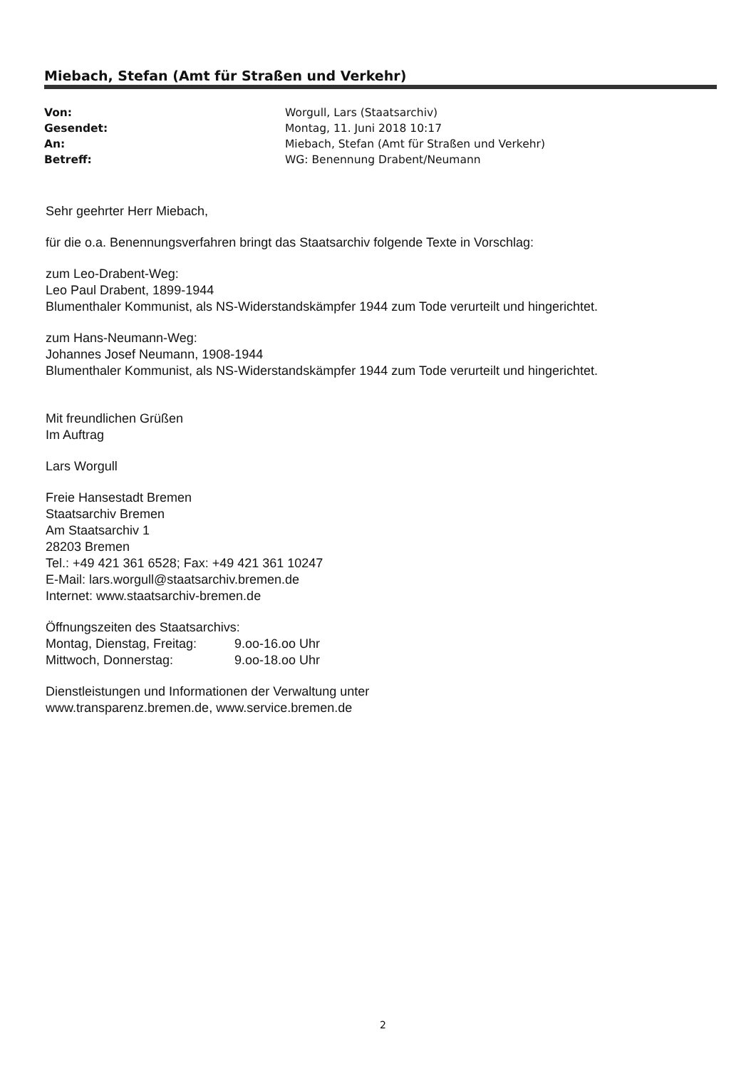Miebach, Stefan (Amt für Straßen und Verkehr)
| Von: | Worgull, Lars (Staatsarchiv) |
| Gesendet: | Montag, 11. Juni 2018 10:17 |
| An: | Miebach, Stefan (Amt für Straßen und Verkehr) |
| Betreff: | WG: Benennung Drabent/Neumann |
Sehr geehrter Herr Miebach,
für die o.a. Benennungsverfahren bringt das Staatsarchiv folgende Texte in Vorschlag:
zum Leo-Drabent-Weg:
Leo Paul Drabent, 1899-1944
Blumenthaler Kommunist, als NS-Widerstandskämpfer 1944 zum Tode verurteilt und hingerichtet.
zum Hans-Neumann-Weg:
Johannes Josef Neumann, 1908-1944
Blumenthaler Kommunist, als NS-Widerstandskämpfer 1944 zum Tode verurteilt und hingerichtet.
Mit freundlichen Grüßen
Im Auftrag
Lars Worgull
Freie Hansestadt Bremen
Staatsarchiv Bremen
Am Staatsarchiv 1
28203 Bremen
Tel.: +49 421 361 6528; Fax: +49 421 361 10247
E-Mail: lars.worgull@staatsarchiv.bremen.de
Internet: www.staatsarchiv-bremen.de
Öffnungszeiten des Staatsarchivs:
| Montag, Dienstag, Freitag: | 9.oo-16.oo Uhr |
| Mittwoch, Donnerstag: | 9.oo-18.oo Uhr |
Dienstleistungen und Informationen der Verwaltung unter
www.transparenz.bremen.de, www.service.bremen.de
2